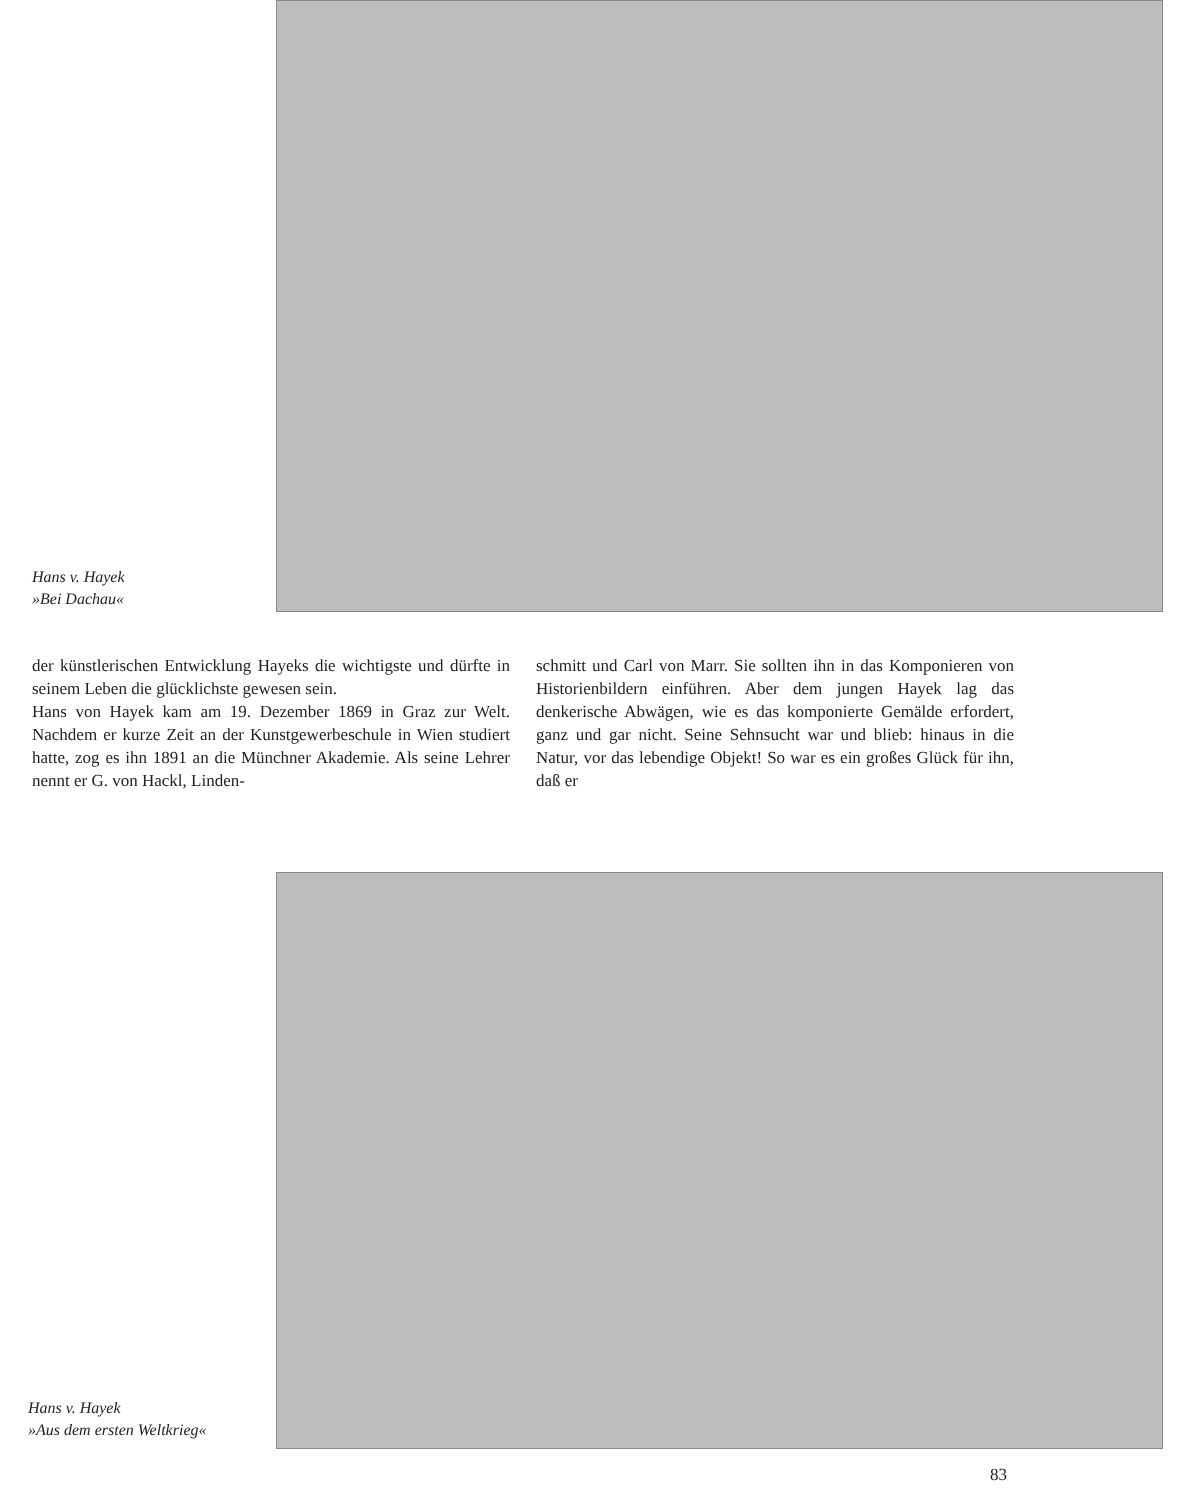Hans v. Hayek
»Bei Dachau«
der künstlerischen Entwicklung Hayeks die wichtigste und dürfte in seinem Leben die glücklichste gewesen sein.
Hans von Hayek kam am 19. Dezember 1869 in Graz zur Welt. Nachdem er kurze Zeit an der Kunstgewerbeschule in Wien studiert hatte, zog es ihn 1891 an die Münchner Akademie. Als seine Lehrer nennt er G. von Hackl, Linden-
schmitt und Carl von Marr. Sie sollten ihn in das Komponieren von Historienbildern einführen. Aber dem jungen Hayek lag das denkerische Abwägen, wie es das komponierte Gemälde erfordert, ganz und gar nicht. Seine Sehnsucht war und blieb: hinaus in die Natur, vor das lebendige Objekt! So war es ein großes Glück für ihn, daß er
Hans v. Hayek
»Aus dem ersten Weltkrieg«
83